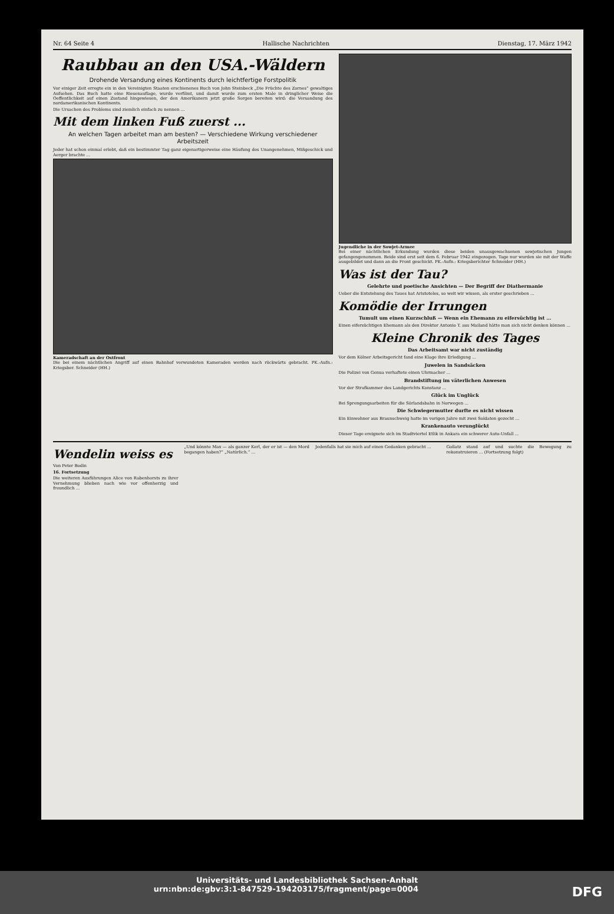Nr. 64 Seite 4 Hallische Nachrichten Dienstag, 17. März 1942
Raubbau an den USA.-Wäldern
Drohende Versandung eines Kontinents durch leichtfertige Forstpolitik
Vor einiger Zeit erregte ein in den Vereinigten Staaten erschienenes Buch von John Steinbeck „Die Früchte des Zornes“ gewaltiges Aufsehen. Das Buch hatte eine Riesenauflage, wurde verfilmt, und damit wurde zum ersten Male in dringlicher Weise die Oeffentlichkeit auf einen Zustand hingewiesen, der den Amerikanern jetzt große Sorgen bereiten wird: die Versandung des nordamerikanischen Kontinents.
Die Ursachen des Problems sind ziemlich einfach zu nennen ...
Mit dem linken Fuß zuerst ...
An welchen Tagen arbeitet man am besten? — Verschiedene Wirkung verschiedener Arbeitszeit
Jeder hat schon einmal erlebt, daß ein bestimmter Tag ganz eigenartigerweise eine Häufung des Unangenehmen, Mißgeschick und Aerger brachte ...
Kameradschaft an der Ostfront
Die bei einem nächtlichen Angriff auf einen Bahnhof verwundeten Kameraden werden nach rückwärts gebracht. PK.-Aufn.: Kriegsber. Schneider (HH.)
Jugendliche in der Sowjet-Armee
Bei einer nächtlichen Erkundung wurden diese beiden unausgewachsenen sowjetischen Jungen gefangengenommen. Beide sind erst seit dem 6. Februar 1942 eingezogen. Tage nur wurden sie mit der Waffe ausgebildet und dann an die Front geschickt. PK.-Aufn.: Kriegsberichter Schneider (HH.)
Was ist der Tau?
Gelehrte und poetische Ansichten — Der Begriff der Diathermanie
Ueber die Entstehung des Taues hat Aristoteles, so weit wir wissen, als erster geschrieben ...
Komödie der Irrungen
Tumult um einen Kurzschluß — Wenn ein Ehemann zu eifersüchtig ist ...
Einen eifersüchtigen Ehemann als den Direktor Antonio T. aus Mailand hätte man sich nicht denken können ...
Kleine Chronik des Tages
Das Arbeitsamt war nicht zuständig
Vor dem Kölner Arbeitsgericht fand eine Klage ihre Erledigung ...
Juwelen in Sandsäcken
Die Polizei von Genua verhaftete einen Uhrmacher ...
Brandstiftung im väterlichen Anwesen
Vor der Strafkammer des Landgerichts Konstanz ...
Glück im Unglück
Bei Sprengungsarbeiten für die Sörlandsbahn in Norwegen ...
Die Schwiegermutter durfte es nicht wissen
Ein Einwohner aus Braunschweig hatte im vorigen Jahre mit zwei Soldaten gezecht ...
Krankenauto verunglückt
Dieser Tage ereignete sich im Stadtviertel Etlik in Ankara ein schwerer Auto-Unfall ...
Wendelin weiss es
Von Peter Bodin
16. Fortsetzung
Die weiteren Ausführungen Alice von Rabenhorsts zu ihrer Vernehmung blieben nach wie vor offenherzig und freundlich ...
„Und könnte Max — als ganzer Kerl, der er ist — den Mord begangen haben?“ „Natürlich.“ ...
Jedenfalls hat sie mich auf einen Gedanken gebracht ...
Gollatz stand auf und suchte die Bewegung zu rekonstruieren ... (Fortsetzung folgt)
Universitäts- und Landesbibliothek Sachsen-Anhalt
urn:nbn:de:gbv:3:1-847529-194203175/fragment/page=0004 DFG